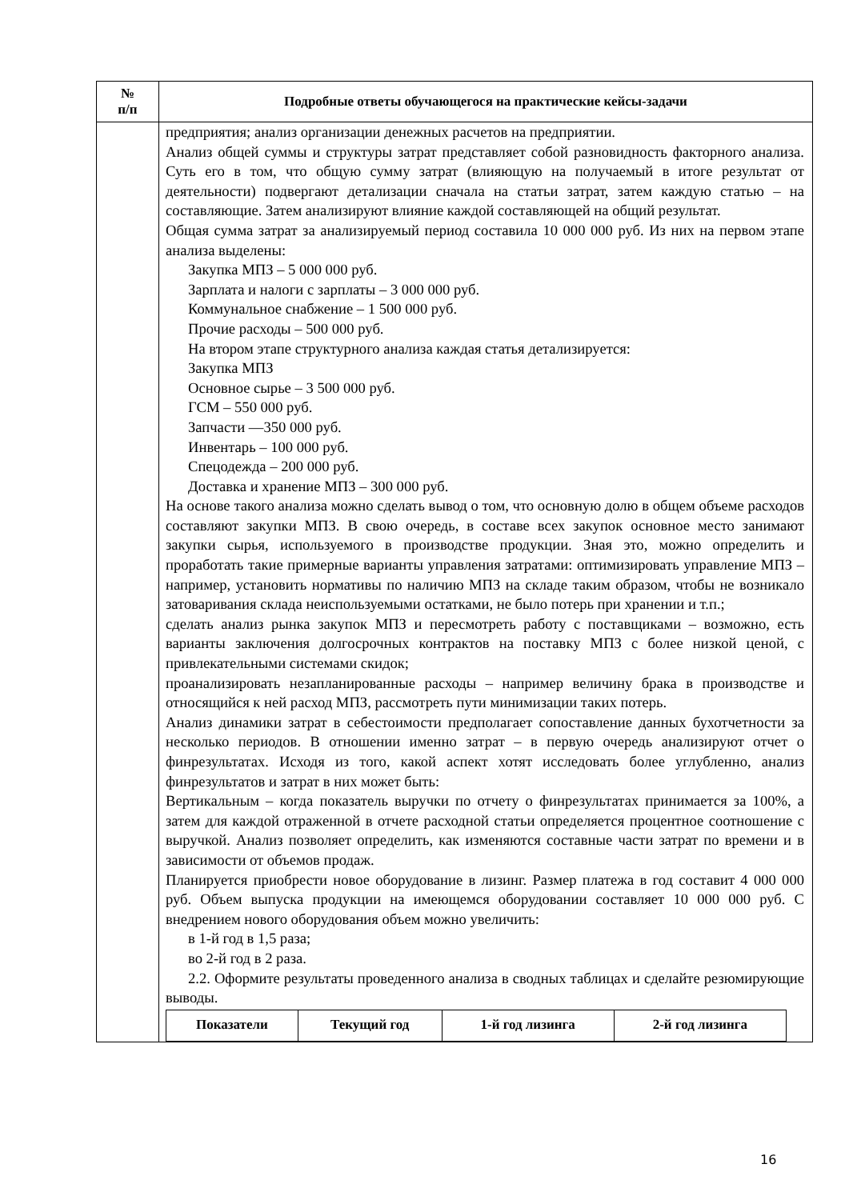| № п/п | Подробные ответы обучающегося на практические кейсы-задачи |
| --- | --- |
| | предприятия; анализ организации денежных расчетов на предприятии. Анализ общей суммы и структуры затрат представляет собой разновидность факторного анализа. Суть его в том, что общую сумму затрат (влияющую на получаемый в итоге результат от деятельности) подвергают детализации сначала на статьи затрат, затем каждую статью – на составляющие. Затем анализируют влияние каждой составляющей на общий результат. Общая сумма затрат за анализируемый период составила 10 000 000 руб. Из них на первом этапе анализа выделены: Закупка МПЗ – 5 000 000 руб. Зарплата и налоги с зарплаты – 3 000 000 руб. Коммунальное снабжение – 1 500 000 руб. Прочие расходы – 500 000 руб. На втором этапе структурного анализа каждая статья детализируется: Закупка МПЗ Основное сырье – 3 500 000 руб. ГСМ – 550 000 руб. Запчасти —350 000 руб. Инвентарь – 100 000 руб. Спецодежда – 200 000 руб. Доставка и хранение МПЗ – 300 000 руб. На основе такого анализа можно сделать вывод о том, что основную долю в общем объеме расходов составляют закупки МПЗ. В свою очередь, в составе всех закупок основное место занимают закупки сырья, используемого в производстве продукции. Зная это, можно определить и проработать такие примерные варианты управления затратами: оптимизировать управление МПЗ – например, установить нормативы по наличию МПЗ на складе таким образом, чтобы не возникало затоваривания склада неиспользуемыми остатками, не было потерь при хранении и т.п.; сделать анализ рынка закупок МПЗ и пересмотреть работу с поставщиками – возможно, есть варианты заключения долгосрочных контрактов на поставку МПЗ с более низкой ценой, с привлекательными системами скидок; проанализировать незапланированные расходы – например величину брака в производстве и относящийся к ней расход МПЗ, рассмотреть пути минимизации таких потерь. Анализ динамики затрат в себестоимости предполагает сопоставление данных бухотчетности за несколько периодов. В отношении именно затрат – в первую очередь анализируют отчет о финрезультатах. Исходя из того, какой аспект хотят исследовать более углубленно, анализ финрезультатов и затрат в них может быть: Вертикальным – когда показатель выручки по отчету о финрезультатах принимается за 100%, а затем для каждой отраженной в отчете расходной статьи определяется процентное соотношение с выручкой. Анализ позволяет определить, как изменяются составные части затрат по времени и в зависимости от объемов продаж. Планируется приобрести новое оборудование в лизинг. Размер платежа в год составит 4 000 000 руб. Объем выпуска продукции на имеющемся оборудовании составляет 10 000 000 руб. С внедрением нового оборудования объем можно увеличить: в 1-й год в 1,5 раза; во 2-й год в 2 раза. 2.2. Оформите результаты проведенного анализа в сводных таблицах и сделайте резюмирующие выводы. / Показатели / Текущий год / 1-й год лизинга / 2-й год лизинга / |
16